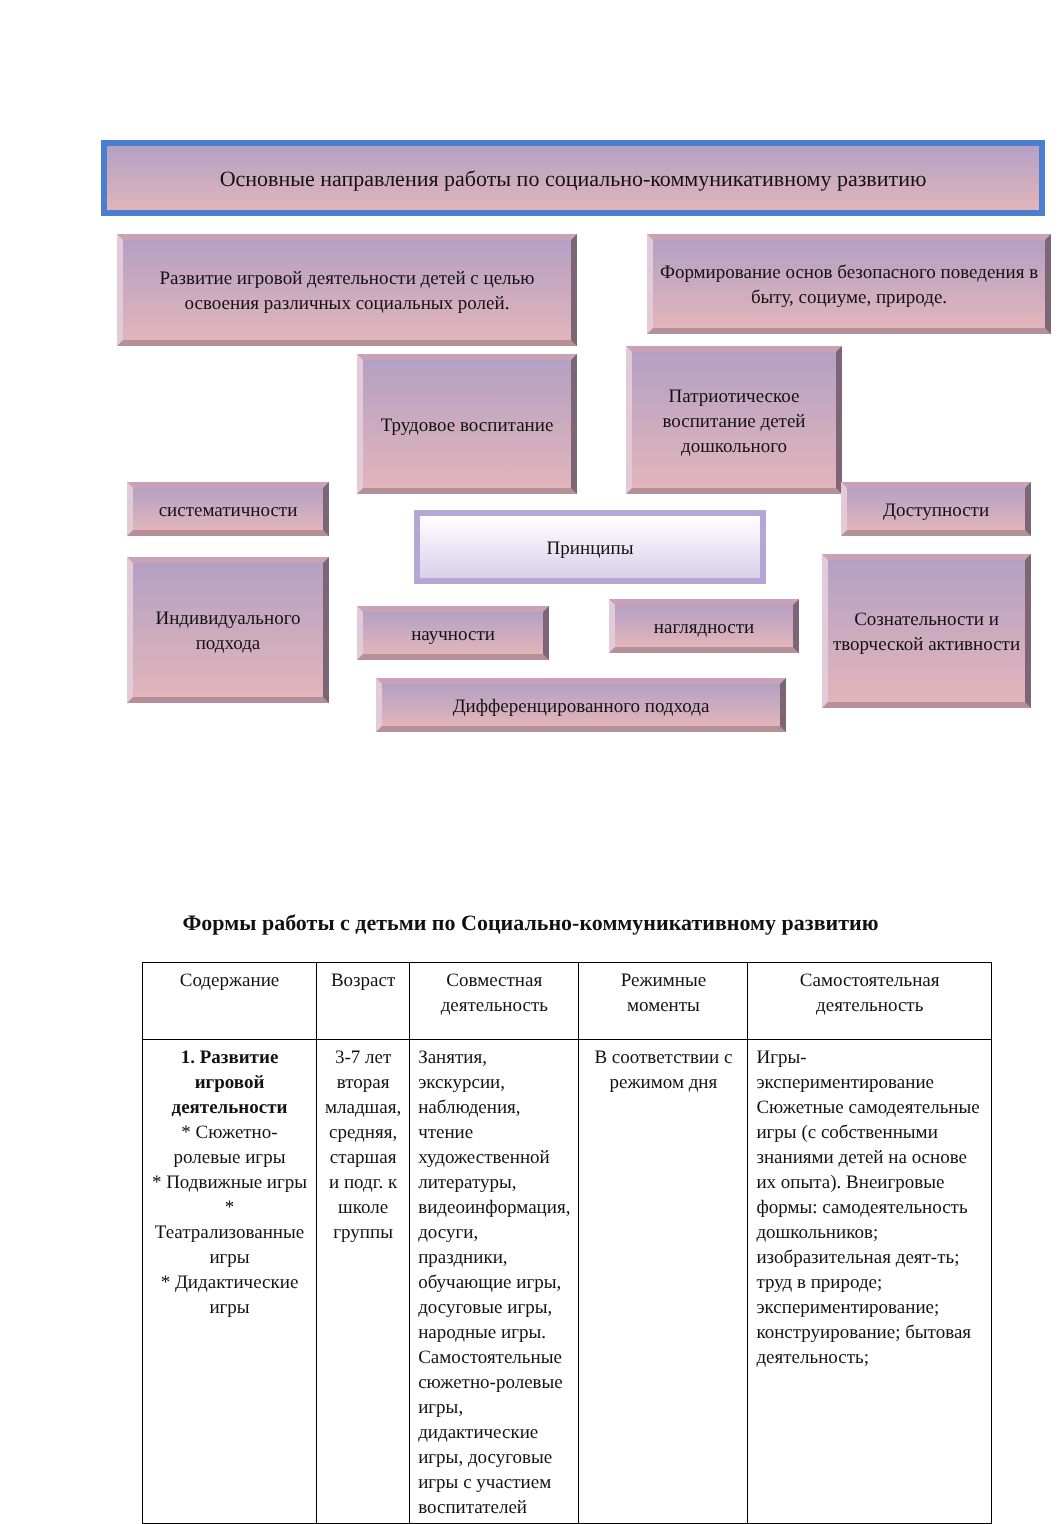Основные направления работы по социально-коммуникативному развитию
Развитие игровой деятельности детей с целью освоения различных социальных ролей.
Формирование основ безопасного поведения в быту, социуме, природе.
Трудовое воспитание
Патриотическое воспитание детей дошкольного
систематичности
Принципы
Доступности
Индивидуального подхода
научности наглядности
Сознательности и творческой активности
Дифференцированного подхода
Формы работы с детьми по Социально-коммуникативному развитию
| Содержание | Возраст | Совместная деятельность | Режимные моменты | Самостоятельная деятельность |
| --- | --- | --- | --- | --- |
| 1. Развитие игровой деятельности * Сюжетно-ролевые игры * Подвижные игры * Театрализованные игры * Дидактические игры | 3-7 лет вторая младшая, средняя, старшая и подг. к школе группы | Занятия, экскурсии, наблюдения, чтение художественной литературы, видеоинформация, досуги, праздники, обучающие игры, досуговые игры, народные игры. Самостоятельные сюжетно-ролевые игры, дидактические игры, досуговые игры с участием воспитателей | В соответствии с режимом дня | Игры-экспериментирование Сюжетные самодеятельные игры (с собственными знаниями детей на основе их опыта). Внеигровые формы: самодеятельность дошкольников; изобразительная деят-ть; труд в природе; экспериментирование; конструирование; бытовая деятельность; |